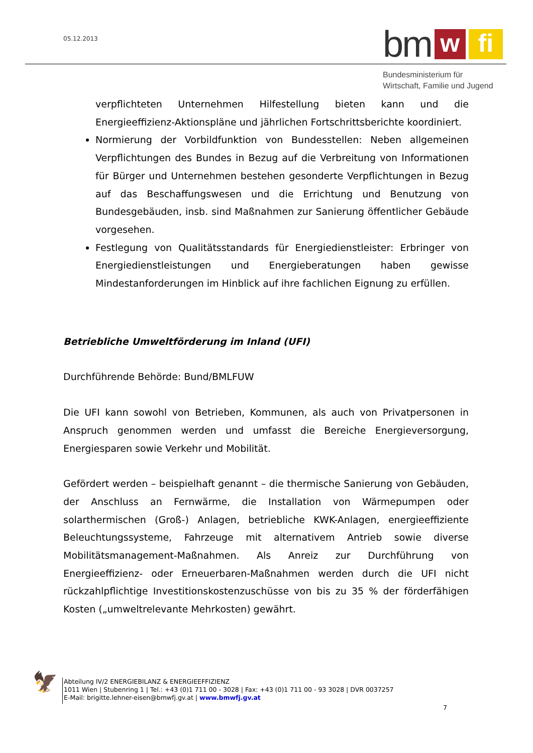05.12.2013
bm
w
fi
Bundesministerium für
Wirtschaft, Familie und Jugend
verpflichteten Unternehmen Hilfestellung bieten kann und die Energieeffizienz-Aktionspläne und jährlichen Fortschrittsberichte koordiniert.
Normierung der Vorbildfunktion von Bundesstellen: Neben allgemeinen Verpflichtungen des Bundes in Bezug auf die Verbreitung von Informationen für Bürger und Unternehmen bestehen gesonderte Verpflichtungen in Bezug auf das Beschaffungswesen und die Errichtung und Benutzung von Bundesgebäuden, insb. sind Maßnahmen zur Sanierung öffentlicher Gebäude vorgesehen.
Festlegung von Qualitätsstandards für Energiedienstleister: Erbringer von Energiedienstleistungen und Energieberatungen haben gewisse Mindestanforderungen im Hinblick auf ihre fachlichen Eignung zu erfüllen.
Betriebliche Umweltförderung im Inland (UFI)
Durchführende Behörde: Bund/BMLFUW
Die UFI kann sowohl von Betrieben, Kommunen, als auch von Privatpersonen in Anspruch genommen werden und umfasst die Bereiche Energieversorgung, Energiesparen sowie Verkehr und Mobilität.
Gefördert werden – beispielhaft genannt – die thermische Sanierung von Gebäuden, der Anschluss an Fernwärme, die Installation von Wärmepumpen oder solarthermischen (Groß-) Anlagen, betriebliche KWK-Anlagen, energieeffiziente Beleuchtungssysteme, Fahrzeuge mit alternativem Antrieb sowie diverse Mobilitätsmanagement-Maßnahmen. Als Anreiz zur Durchführung von Energieeffizienz- oder Erneuerbaren-Maßnahmen werden durch die UFI nicht rückzahlpflichtige Investitionskostenzuschüsse von bis zu 35 % der förderfähigen Kosten („umweltrelevante Mehrkosten) gewährt.
🦅
Abteilung IV/2 ENERGIEBILANZ & ENERGIEEFFIZIENZ
1011 Wien | Stubenring 1 | Tel.: +43 (0)1 711 00 - 3028 | Fax: +43 (0)1 711 00 - 93 3028 | DVR 0037257
E-Mail: brigitte.lehner-eisen@bmwfj.gv.at | www.bmwfj.gv.at
7